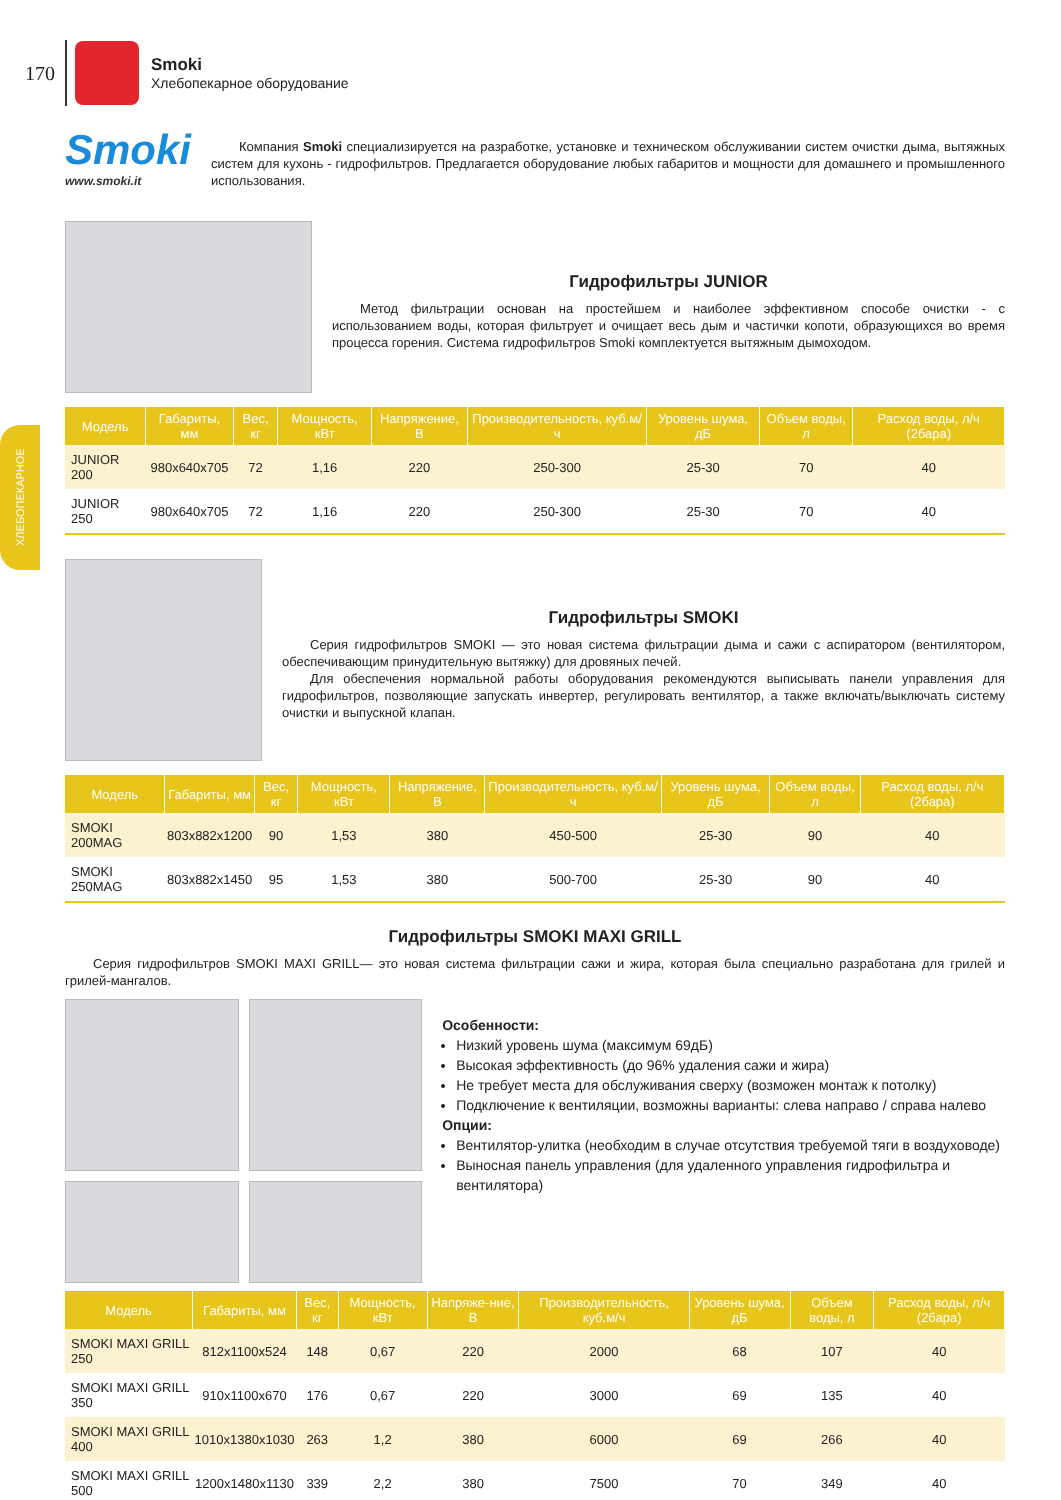170
Smoki
Хлебопекарное оборудование
ХЛЕБОПЕКАРНОЕ
Smoki
www.smoki.it
Компания Smoki специализируется на разработке, установке и техническом обслуживании систем очистки дыма, вытяжных систем для кухонь - гидрофильтров. Предлагается оборудование любых габаритов и мощности для домашнего и промышленного использования.
Гидрофильтры JUNIOR
Метод фильтрации основан на простейшем и наиболее эффективном способе очистки - с использованием воды, которая фильтрует и очищает весь дым и частички копоти, образующихся во время процесса горения. Система гидрофильтров Smoki комплектуется вытяжным дымоходом.
| Модель | Габариты, мм | Вес, кг | Мощность, кВт | Напряжение, В | Производительность, куб.м/ч | Уровень шума, дБ | Объем воды, л | Расход воды, л/ч (2бара) |
| --- | --- | --- | --- | --- | --- | --- | --- | --- |
| JUNIOR 200 | 980x640x705 | 72 | 1,16 | 220 | 250-300 | 25-30 | 70 | 40 |
| JUNIOR 250 | 980x640x705 | 72 | 1,16 | 220 | 250-300 | 25-30 | 70 | 40 |
Гидрофильтры SMOKI
Серия гидрофильтров SMOKI — это новая система фильтрации дыма и сажи с аспиратором (вентилятором, обеспечивающим принудительную вытяжку) для дровяных печей.
Для обеспечения нормальной работы оборудования рекомендуются выписывать панели управления для гидрофильтров, позволяющие запускать инвертер, регулировать вентилятор, а также включать/выключать систему очистки и выпускной клапан.
| Модель | Габариты, мм | Вес, кг | Мощность, кВт | Напряжение, В | Производительность, куб.м/ч | Уровень шума, дБ | Объем воды, л | Расход воды, л/ч (2бара) |
| --- | --- | --- | --- | --- | --- | --- | --- | --- |
| SMOKI 200MAG | 803x882x1200 | 90 | 1,53 | 380 | 450-500 | 25-30 | 90 | 40 |
| SMOKI 250MAG | 803x882x1450 | 95 | 1,53 | 380 | 500-700 | 25-30 | 90 | 40 |
Гидрофильтры SMOKI MAXI GRILL
Серия гидрофильтров SMOKI MAXI GRILL— это новая система фильтрации сажи и жира, которая была специально разработана для грилей и грилей-мангалов.
Особенности:
Низкий уровень шума (максимум 69дБ)
Высокая эффективность (до 96% удаления сажи и жира)
Не требует места для обслуживания сверху (возможен монтаж к потолку)
Подключение к вентиляции, возможны варианты: слева направо / справа налево
Опции:
Вентилятор-улитка (необходим в случае отсутствия требуемой тяги в воздуховоде)
Выносная панель управления (для удаленного управления гидрофильтра и вентилятора)
| Модель | Габариты, мм | Вес, кг | Мощность, кВт | Напряже-ние, В | Производительность, куб.м/ч | Уровень шума, дБ | Объем воды, л | Расход воды, л/ч (2бара) |
| --- | --- | --- | --- | --- | --- | --- | --- | --- |
| SMOKI MAXI GRILL 250 | 812x1100x524 | 148 | 0,67 | 220 | 2000 | 68 | 107 | 40 |
| SMOKI MAXI GRILL 350 | 910x1100x670 | 176 | 0,67 | 220 | 3000 | 69 | 135 | 40 |
| SMOKI MAXI GRILL 400 | 1010x1380x1030 | 263 | 1,2 | 380 | 6000 | 69 | 266 | 40 |
| SMOKI MAXI GRILL 500 | 1200x1480x1130 | 339 | 2,2 | 380 | 7500 | 70 | 349 | 40 |